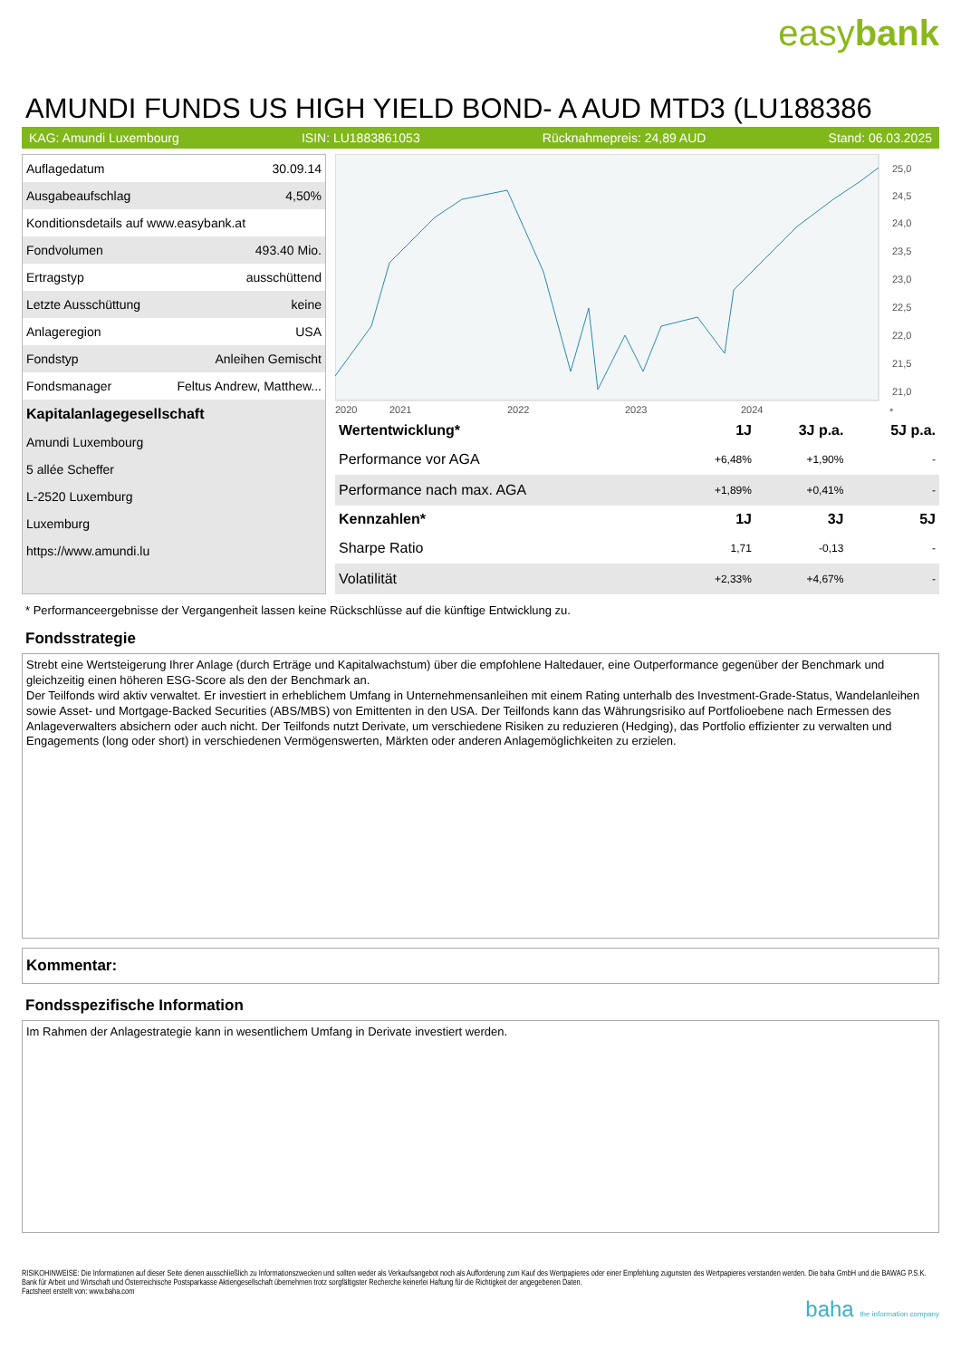easybank
AMUNDI FUNDS US HIGH YIELD BOND- A AUD MTD3 (LU188386
KAG: Amundi Luxembourg ISIN: LU1883861053 Rücknahmepreis: 24,89 AUD Stand: 06.03.2025
| Auflagedatum | 30.09.14 |
| Ausgabeaufschlag | 4,50% |
| Konditionsdetails auf www.easybank.at | |
| Fondvolumen | 493.40 Mio. |
| Ertragstyp | ausschüttend |
| Letzte Ausschüttung | keine |
| Anlageregion | USA |
| Fondstyp | Anleihen Gemischt |
| Fondsmanager | Feltus Andrew, Matthew... |
| Kapitalanlagegesellschaft | |
| Amundi Luxembourg | |
| 5 allée Scheffer | |
| L-2520 Luxemburg | |
| Luxemburg | |
| https://www.amundi.lu | |
25,0
24,5
24,0
23,5
23,0
22,5
22,0
21,5
21,0
2020
2021
2022
2023
2024
*
| Wertentwicklung* | 1J | 3J p.a. | 5J p.a. |
| --- | --- | --- | --- |
| Performance vor AGA | +6,48% | +1,90% | - |
| Performance nach max. AGA | +1,89% | +0,41% | - |
| Kennzahlen* | 1J | 3J | 5J |
| Sharpe Ratio | 1,71 | -0,13 | - |
| Volatilität | +2,33% | +4,67% | - |
* Performanceergebnisse der Vergangenheit lassen keine Rückschlüsse auf die künftige Entwicklung zu.
Fondsstrategie
Strebt eine Wertsteigerung Ihrer Anlage (durch Erträge und Kapitalwachstum) über die empfohlene Haltedauer, eine Outperformance gegenüber der Benchmark und gleichzeitig einen höheren ESG-Score als den der Benchmark an.
Der Teilfonds wird aktiv verwaltet. Er investiert in erheblichem Umfang in Unternehmensanleihen mit einem Rating unterhalb des Investment-Grade-Status, Wandelanleihen sowie Asset- und Mortgage-Backed Securities (ABS/MBS) von Emittenten in den USA. Der Teilfonds kann das Währungsrisiko auf Portfolioebene nach Ermessen des Anlageverwalters absichern oder auch nicht. Der Teilfonds nutzt Derivate, um verschiedene Risiken zu reduzieren (Hedging), das Portfolio effizienter zu verwalten und Engagements (long oder short) in verschiedenen Vermögenswerten, Märkten oder anderen Anlagemöglichkeiten zu erzielen.
Kommentar:
Fondsspezifische Information
Im Rahmen der Anlagestrategie kann in wesentlichem Umfang in Derivate investiert werden.
RISIKOHINWEISE: Die Informationen auf dieser Seite dienen ausschließlich zu Informationszwecken und sollten weder als Verkaufsangebot noch als Aufforderung zum Kauf des Wertpapieres oder einer Empfehlung zugunsten des Wertpapieres verstanden werden. Die baha GmbH und die BAWAG P.S.K. Bank für Arbeit und Wirtschaft und Österreichische Postsparkasse Aktiengesellschaft übernehmen trotz sorgfältigster Recherche keinerlei Haftung für die Richtigkeit der angegebenen Daten.
Factsheet erstellt von: www.baha.com
baha the information company